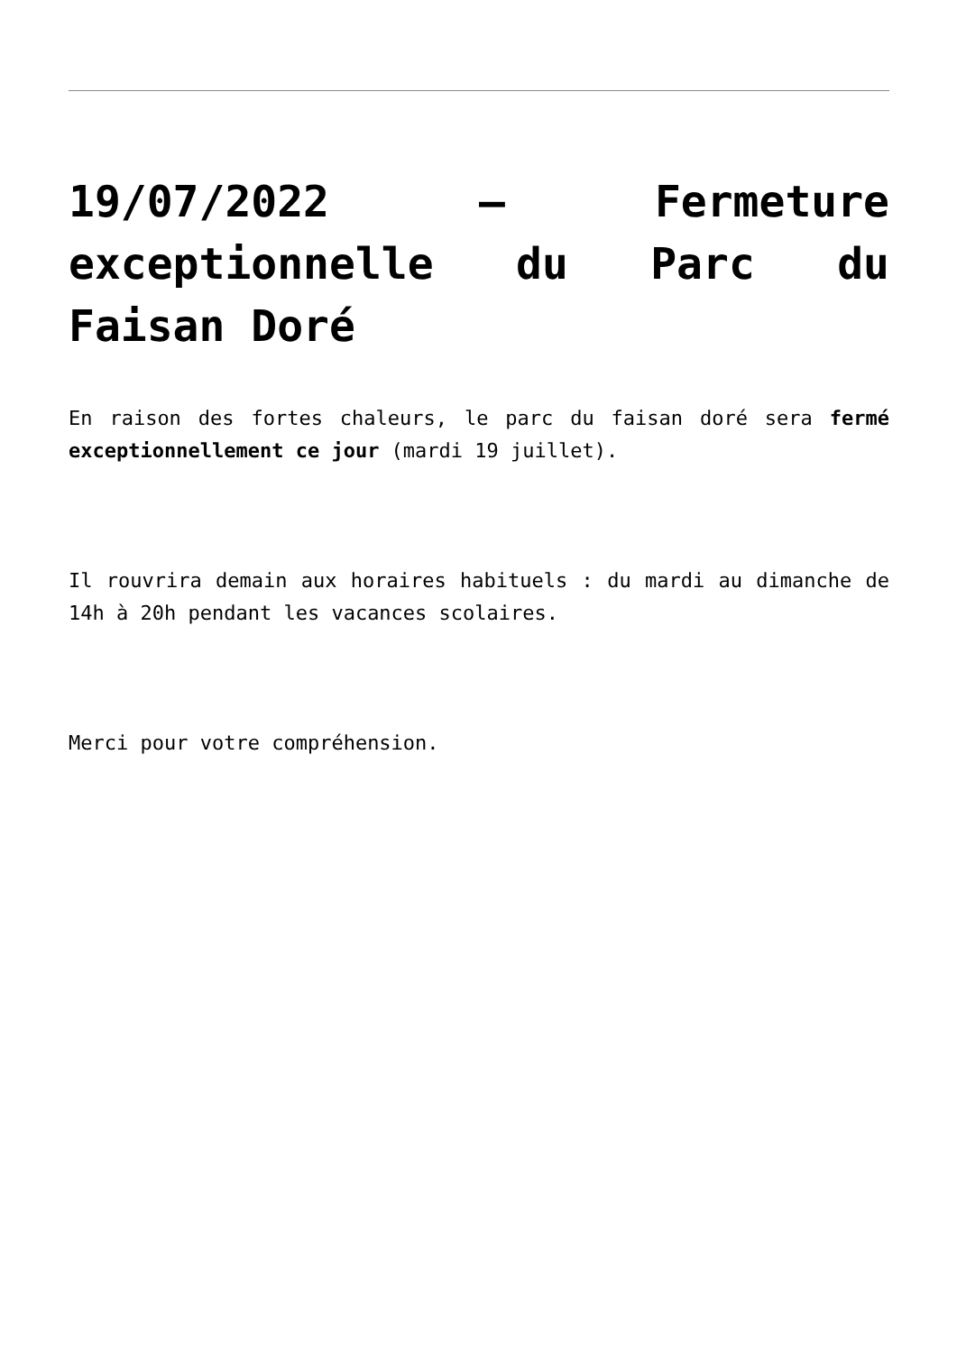19/07/2022 – Fermeture exceptionnelle du Parc du Faisan Doré
En raison des fortes chaleurs, le parc du faisan doré sera fermé exceptionnellement ce jour (mardi 19 juillet).
Il rouvrira demain aux horaires habituels : du mardi au dimanche de 14h à 20h pendant les vacances scolaires.
Merci pour votre compréhension.